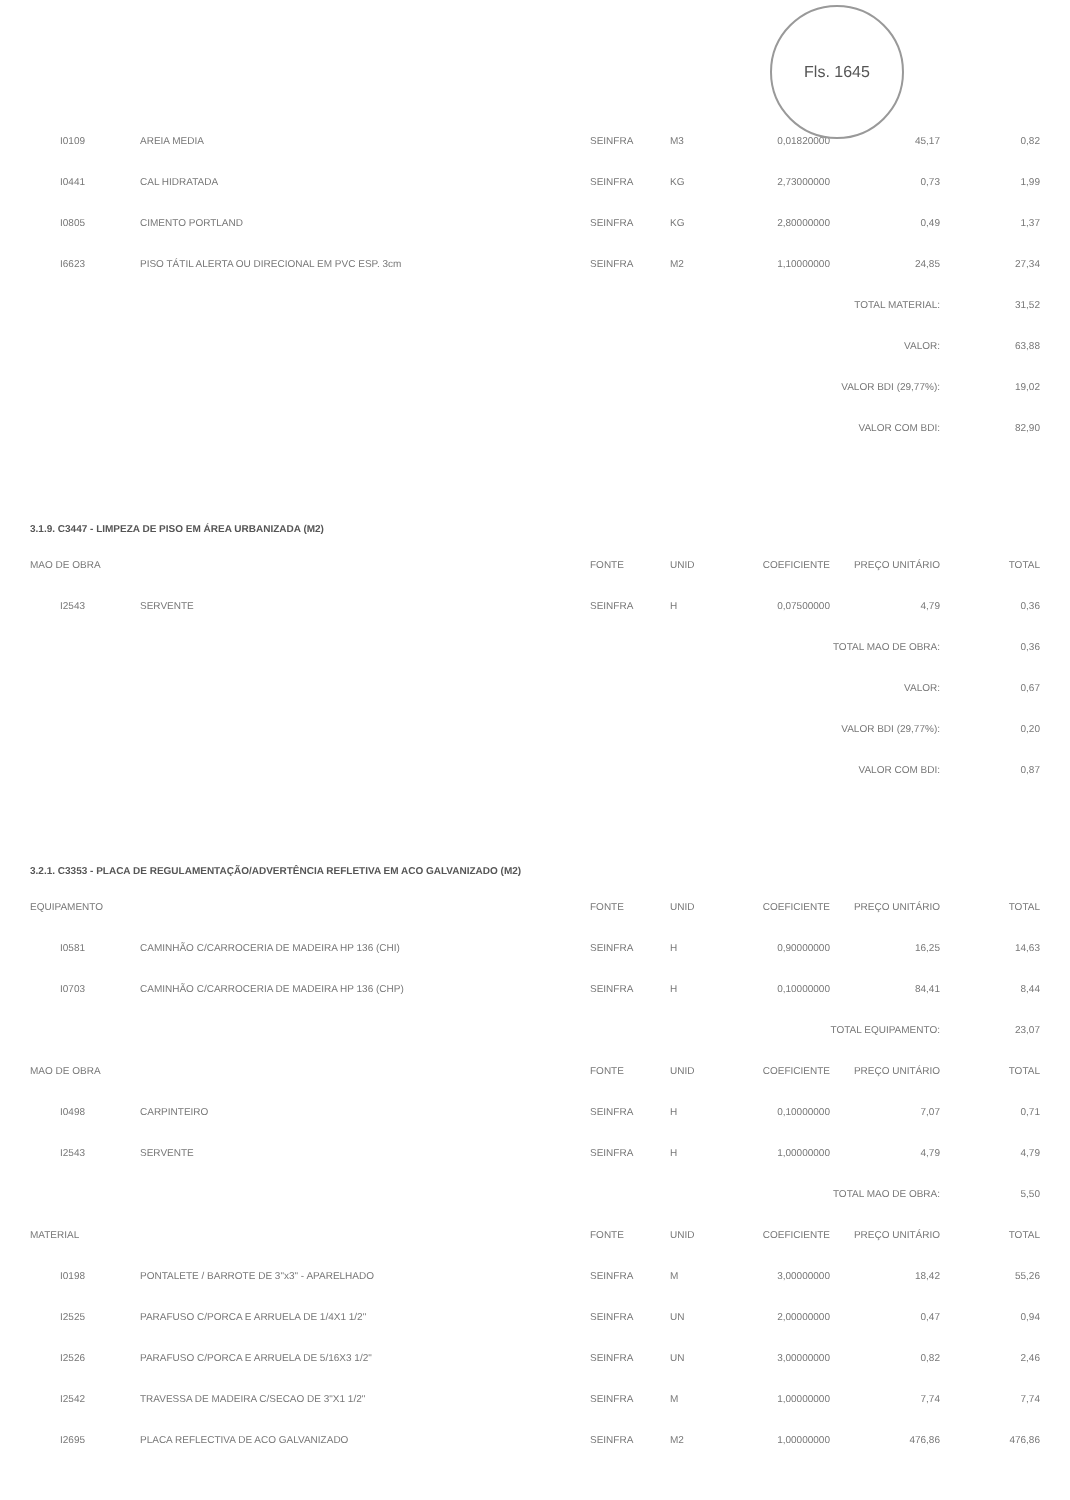Fls. 1645
| I0109 | AREIA MEDIA | SEINFRA | M3 | 0,01820000 | 45,17 | 0,82 |
| I0441 | CAL HIDRATADA | SEINFRA | KG | 2,73000000 | 0,73 | 1,99 |
| I0805 | CIMENTO PORTLAND | SEINFRA | KG | 2,80000000 | 0,49 | 1,37 |
| I6623 | PISO TÁTIL ALERTA OU DIRECIONAL EM PVC ESP. 3cm | SEINFRA | M2 | 1,10000000 | 24,85 | 27,34 |
| | | | | | TOTAL MATERIAL: | 31,52 |
| | | | | | VALOR: | 63,88 |
| | | | | | VALOR BDI (29,77%): | 19,02 |
| | | | | | VALOR COM BDI: | 82,90 |
3.1.9. C3447 - LIMPEZA DE PISO EM ÁREA URBANIZADA (M2)
| MAO DE OBRA | | FONTE | UNID | COEFICIENTE | PREÇO UNITÁRIO | TOTAL |
| --- | --- | --- | --- | --- | --- | --- |
| I2543 | SERVENTE | SEINFRA | H | 0,07500000 | 4,79 | 0,36 |
| | | | | | TOTAL MAO DE OBRA: | 0,36 |
| | | | | | VALOR: | 0,67 |
| | | | | | VALOR BDI (29,77%): | 0,20 |
| | | | | | VALOR COM BDI: | 0,87 |
3.2.1. C3353 - PLACA DE REGULAMENTAÇÃO/ADVERTÊNCIA REFLETIVA EM ACO GALVANIZADO (M2)
| EQUIPAMENTO | | FONTE | UNID | COEFICIENTE | PREÇO UNITÁRIO | TOTAL |
| --- | --- | --- | --- | --- | --- | --- |
| I0581 | CAMINHÃO C/CARROCERIA DE MADEIRA HP 136 (CHI) | SEINFRA | H | 0,90000000 | 16,25 | 14,63 |
| I0703 | CAMINHÃO C/CARROCERIA DE MADEIRA HP 136 (CHP) | SEINFRA | H | 0,10000000 | 84,41 | 8,44 |
| | | | | | TOTAL EQUIPAMENTO: | 23,07 |
| MAO DE OBRA | | FONTE | UNID | COEFICIENTE | PREÇO UNITÁRIO | TOTAL |
| I0498 | CARPINTEIRO | SEINFRA | H | 0,10000000 | 7,07 | 0,71 |
| I2543 | SERVENTE | SEINFRA | H | 1,00000000 | 4,79 | 4,79 |
| | | | | | TOTAL MAO DE OBRA: | 5,50 |
| MATERIAL | | FONTE | UNID | COEFICIENTE | PREÇO UNITÁRIO | TOTAL |
| I0198 | PONTALETE / BARROTE DE 3"x3" - APARELHADO | SEINFRA | M | 3,00000000 | 18,42 | 55,26 |
| I2525 | PARAFUSO C/PORCA E ARRUELA DE 1/4X1 1/2" | SEINFRA | UN | 2,00000000 | 0,47 | 0,94 |
| I2526 | PARAFUSO C/PORCA E ARRUELA DE 5/16X3 1/2" | SEINFRA | UN | 3,00000000 | 0,82 | 2,46 |
| I2542 | TRAVESSA DE MADEIRA C/SECAO DE 3"X1 1/2" | SEINFRA | M | 1,00000000 | 7,74 | 7,74 |
| I2695 | PLACA REFLECTIVA DE ACO GALVANIZADO | SEINFRA | M2 | 1,00000000 | 476,86 | 476,86 |